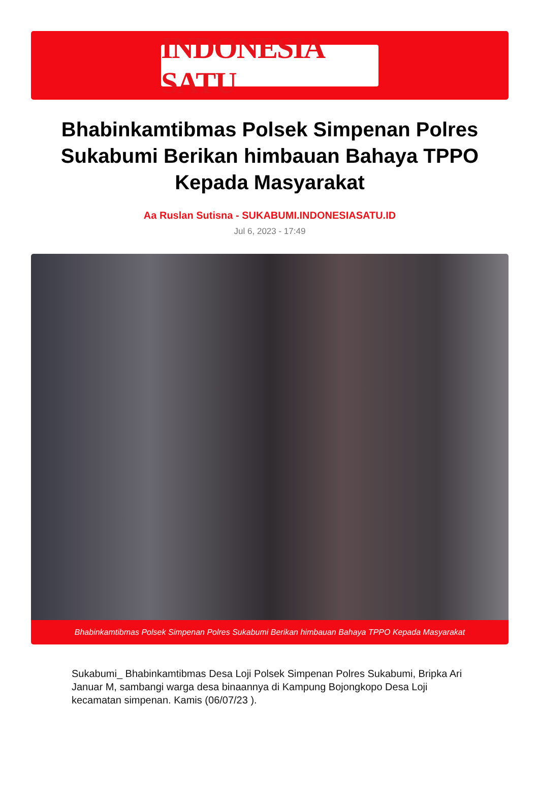INDONESIA SATU
Bhabinkamtibmas Polsek Simpenan Polres Sukabumi Berikan himbauan Bahaya TPPO Kepada Masyarakat
Aa Ruslan Sutisna - SUKABUMI.INDONESIASATU.ID
Jul 6, 2023 - 17:49
Bhabinkamtibmas Polsek Simpenan Polres Sukabumi Berikan himbauan Bahaya TPPO Kepada Masyarakat
Sukabumi_ Bhabinkamtibmas Desa Loji Polsek Simpenan Polres Sukabumi, Bripka Ari Januar M, sambangi warga desa binaannya di Kampung Bojongkopo Desa Loji kecamatan simpenan. Kamis (06/07/23 ).